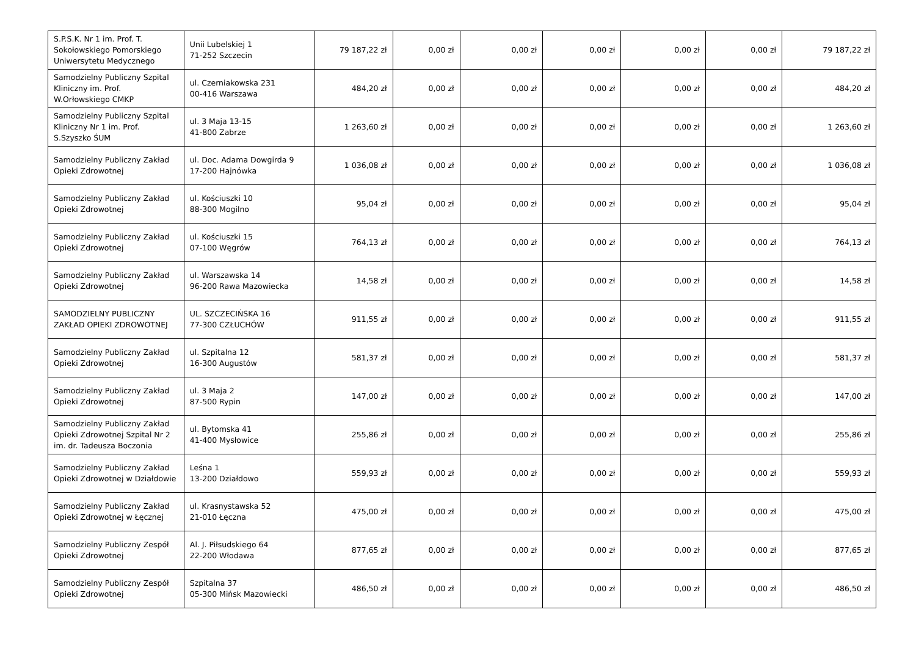| S.P.S.K. Nr 1 im. Prof. T. Sokołowskiego Pomorskiego Uniwersytetu Medycznego | Unii Lubelskiej 1 71-252 Szczecin | 79 187,22 zł | 0,00 zł | 0,00 zł | 0,00 zł | 0,00 zł | 0,00 zł | 79 187,22 zł |
| Samodzielny Publiczny Szpital Kliniczny im. Prof. W.Orłowskiego CMKP | ul. Czerniakowska 231 00-416 Warszawa | 484,20 zł | 0,00 zł | 0,00 zł | 0,00 zł | 0,00 zł | 0,00 zł | 484,20 zł |
| Samodzielny Publiczny Szpital Kliniczny Nr 1 im. Prof. S.Szyszko ŚUM | ul. 3 Maja 13-15 41-800 Zabrze | 1 263,60 zł | 0,00 zł | 0,00 zł | 0,00 zł | 0,00 zł | 0,00 zł | 1 263,60 zł |
| Samodzielny Publiczny Zakład Opieki Zdrowotnej | ul. Doc. Adama Dowgirda 9 17-200 Hajnówka | 1 036,08 zł | 0,00 zł | 0,00 zł | 0,00 zł | 0,00 zł | 0,00 zł | 1 036,08 zł |
| Samodzielny Publiczny Zakład Opieki Zdrowotnej | ul. Kościuszki 10 88-300 Mogilno | 95,04 zł | 0,00 zł | 0,00 zł | 0,00 zł | 0,00 zł | 0,00 zł | 95,04 zł |
| Samodzielny Publiczny Zakład Opieki Zdrowotnej | ul. Kościuszki 15 07-100 Węgrów | 764,13 zł | 0,00 zł | 0,00 zł | 0,00 zł | 0,00 zł | 0,00 zł | 764,13 zł |
| Samodzielny Publiczny Zakład Opieki Zdrowotnej | ul. Warszawska 14 96-200 Rawa Mazowiecka | 14,58 zł | 0,00 zł | 0,00 zł | 0,00 zł | 0,00 zł | 0,00 zł | 14,58 zł |
| SAMODZIELNY PUBLICZNY ZAKŁAD OPIEKI ZDROWOTNEJ | UL. SZCZECIŃSKA 16 77-300 CZŁUCHÓW | 911,55 zł | 0,00 zł | 0,00 zł | 0,00 zł | 0,00 zł | 0,00 zł | 911,55 zł |
| Samodzielny Publiczny Zakład Opieki Zdrowotnej | ul. Szpitalna 12 16-300 Augustów | 581,37 zł | 0,00 zł | 0,00 zł | 0,00 zł | 0,00 zł | 0,00 zł | 581,37 zł |
| Samodzielny Publiczny Zakład Opieki Zdrowotnej | ul. 3 Maja 2 87-500 Rypin | 147,00 zł | 0,00 zł | 0,00 zł | 0,00 zł | 0,00 zł | 0,00 zł | 147,00 zł |
| Samodzielny Publiczny Zakład Opieki Zdrowotnej Szpital Nr 2 im. dr. Tadeusza Boczonia | ul. Bytomska 41 41-400 Mysłowice | 255,86 zł | 0,00 zł | 0,00 zł | 0,00 zł | 0,00 zł | 0,00 zł | 255,86 zł |
| Samodzielny Publiczny Zakład Opieki Zdrowotnej w Działdowie | Leśna 1 13-200 Działdowo | 559,93 zł | 0,00 zł | 0,00 zł | 0,00 zł | 0,00 zł | 0,00 zł | 559,93 zł |
| Samodzielny Publiczny Zakład Opieki Zdrowotnej w Łęcznej | ul. Krasnystawska 52 21-010 Łęczna | 475,00 zł | 0,00 zł | 0,00 zł | 0,00 zł | 0,00 zł | 0,00 zł | 475,00 zł |
| Samodzielny Publiczny Zespół Opieki Zdrowotnej | Al. J. Piłsudskiego 64 22-200 Włodawa | 877,65 zł | 0,00 zł | 0,00 zł | 0,00 zł | 0,00 zł | 0,00 zł | 877,65 zł |
| Samodzielny Publiczny Zespół Opieki Zdrowotnej | Szpitalna 37 05-300 Mińsk Mazowiecki | 486,50 zł | 0,00 zł | 0,00 zł | 0,00 zł | 0,00 zł | 0,00 zł | 486,50 zł |